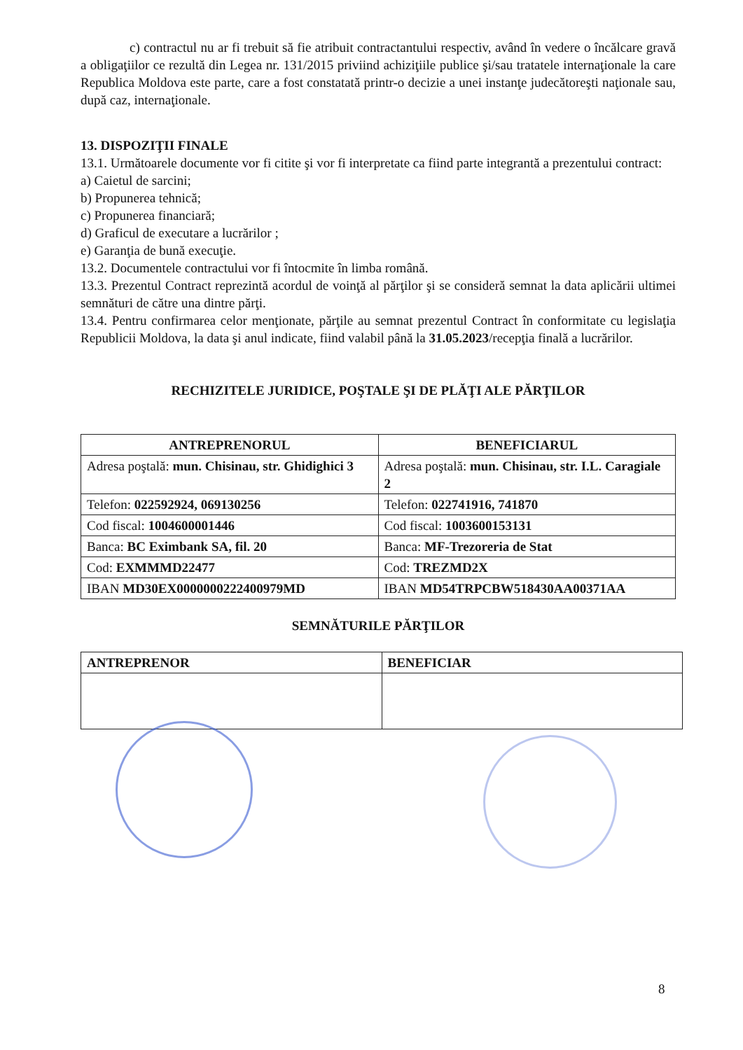c) contractul nu ar fi trebuit să fie atribuit contractantului respectiv, având în vedere o încălcare gravă a obligaţiilor ce rezultă din Legea nr. 131/2015 priviind achiziţiile publice şi/sau tratatele internaţionale la care Republica Moldova este parte, care a fost constatată printr-o decizie a unei instanţe judecătoreşti naţionale sau, după caz, internaţionale.
13. DISPOZIŢII FINALE
13.1. Următoarele documente vor fi citite şi vor fi interpretate ca fiind parte integrantă a prezentului contract:
a) Caietul de sarcini;
b) Propunerea tehnică;
c) Propunerea financiară;
d) Graficul de executare a lucrărilor ;
e) Garanţia de bună execuţie.
13.2. Documentele contractului vor fi întocmite în limba română.
13.3. Prezentul Contract reprezintă acordul de voinţă al părţilor şi se consideră semnat la data aplicării ultimei semnături de către una dintre părţi.
13.4. Pentru confirmarea celor menţionate, părţile au semnat prezentul Contract în conformitate cu legislaţia Republicii Moldova, la data şi anul indicate, fiind valabil până la 31.05.2023/recepţia finală a lucrărilor.
RECHIZITELE JURIDICE, POŞTALE ŞI DE PLĂŢI ALE PĂRŢILOR
| ANTREPRENORUL | BENEFICIARUL |
| Adresa poştală: mun. Chisinau, str. Ghidighici 3 | Adresa poştală: mun. Chisinau, str. I.L. Caragiale 2 |
| Telefon: 022592924, 069130256 | Telefon: 022741916, 741870 |
| Cod fiscal: 1004600001446 | Cod fiscal: 1003600153131 |
| Banca: BC Eximbank SA, fil. 20 | Banca: MF-Trezoreria de Stat |
| Cod: EXMMMD22477 | Cod: TREZMD2X |
| IBAN MD30EX0000000222400979MD | IBAN MD54TRPCBW518430AA00371AA |
SEMNĂTURILE PĂRŢILOR
| ANTREPRENOR | BENEFICIAR |
8